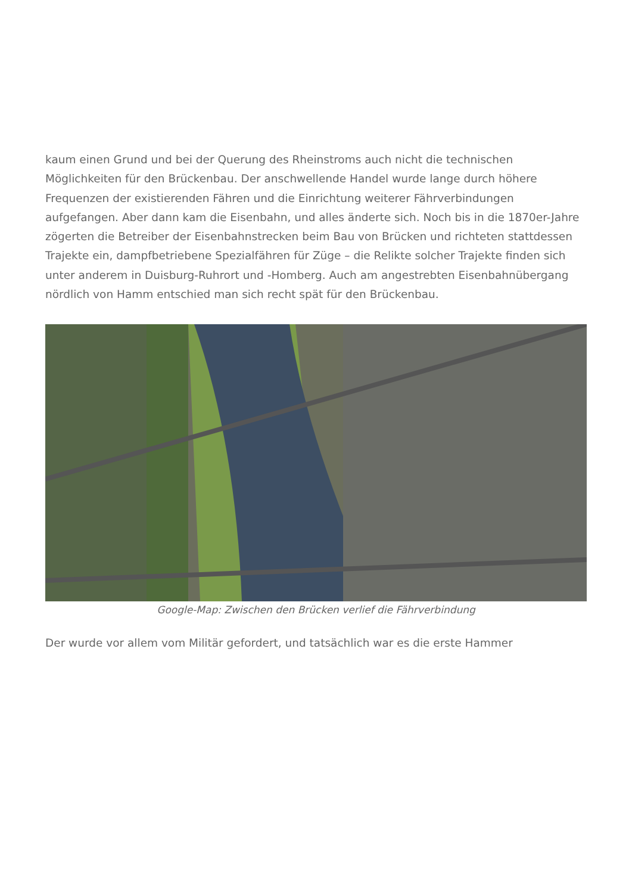kaum einen Grund und bei der Querung des Rheinstroms auch nicht die technischen Möglichkeiten für den Brückenbau. Der anschwellende Handel wurde lange durch höhere Frequenzen der existierenden Fähren und die Einrichtung weiterer Fährverbindungen aufgefangen. Aber dann kam die Eisenbahn, und alles änderte sich. Noch bis in die 1870er-Jahre zögerten die Betreiber der Eisenbahnstrecken beim Bau von Brücken und richteten stattdessen Trajekte ein, dampfbetriebene Spezialfähren für Züge – die Relikte solcher Trajekte finden sich unter anderem in Duisburg-Ruhrort und -Homberg. Auch am angestrebten Eisenbahnübergang nördlich von Hamm entschied man sich recht spät für den Brückenbau.
Google-Map: Zwischen den Brücken verlief die Fährverbindung
Der wurde vor allem vom Militär gefordert, und tatsächlich war es die erste Hammer